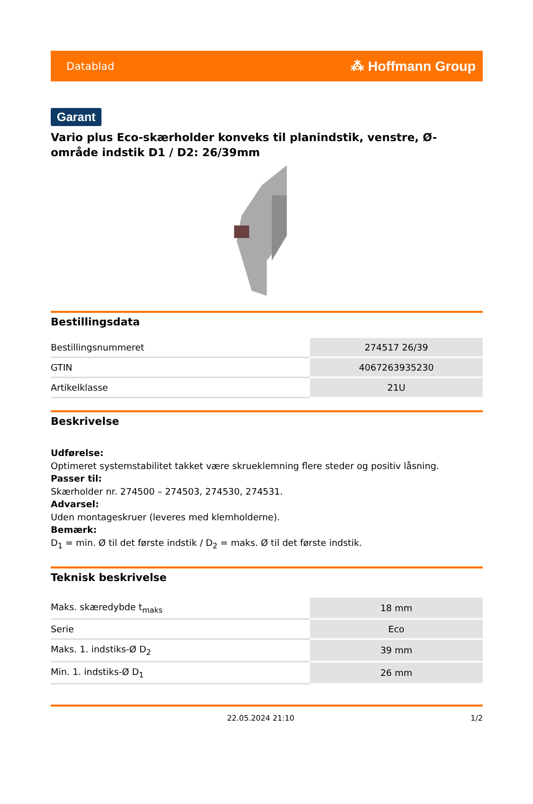Datablad ⁂ Hoffmann Group
Garant
Vario plus Eco-skærholder konveks til planindstik, venstre, Ø-område indstik D1 / D2: 26/39mm
Bestillingsdata
| Bestillingsnummeret | 274517 26/39 |
| GTIN | 4067263935230 |
| Artikelklasse | 21U |
Beskrivelse
Udførelse:
Optimeret systemstabilitet takket være skrueklemning flere steder og positiv låsning.
Passer til:
Skærholder nr. 274500 – 274503, 274530, 274531.
Advarsel:
Uden montageskruer (leveres med klemholderne).
Bemærk:
D<sub>1</sub> = min. Ø til det første indstik / D<sub>2</sub> = maks. Ø til det første indstik.
Teknisk beskrivelse
| Maks. skæredybde t<sub>maks</sub> | 18 mm |
| Serie | Eco |
| Maks. 1. indstiks-Ø D<sub>2</sub> | 39 mm |
| Min. 1. indstiks-Ø D<sub>1</sub> | 26 mm |
22.05.2024 21:10 1/2